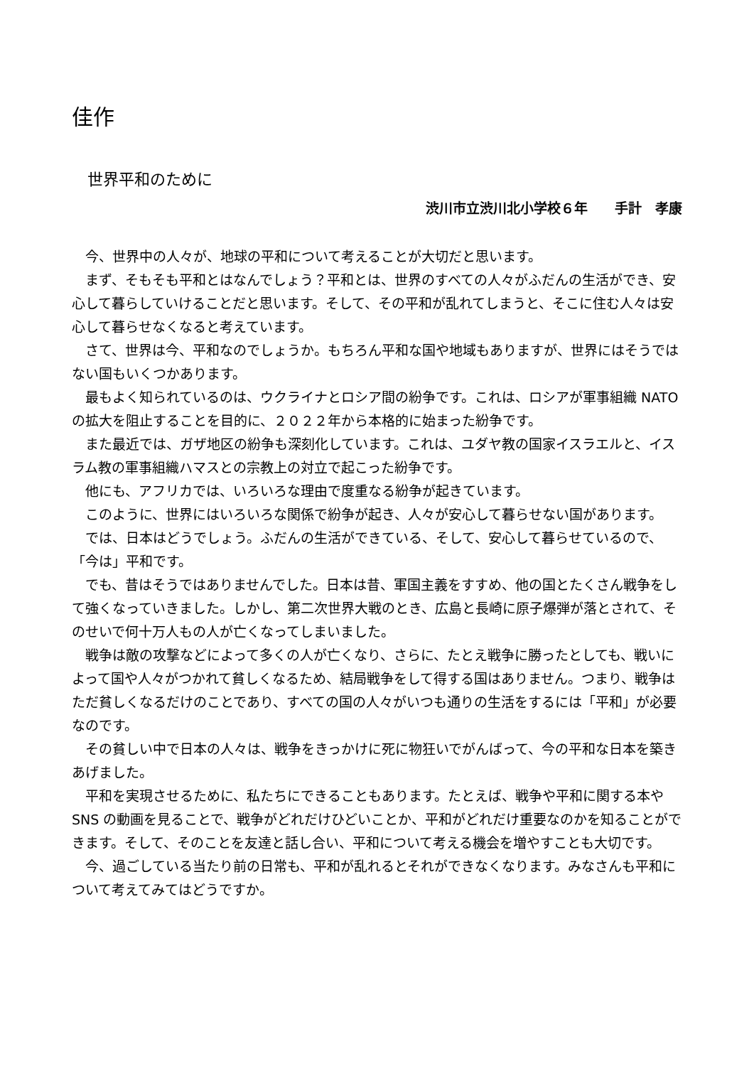佳作
世界平和のために
渋川市立渋川北小学校６年　　手計　孝康
今、世界中の人々が、地球の平和について考えることが大切だと思います。
まず、そもそも平和とはなんでしょう？平和とは、世界のすべての人々がふだんの生活ができ、安心して暮らしていけることだと思います。そして、その平和が乱れてしまうと、そこに住む人々は安心して暮らせなくなると考えています。
さて、世界は今、平和なのでしょうか。もちろん平和な国や地域もありますが、世界にはそうではない国もいくつかあります。
最もよく知られているのは、ウクライナとロシア間の紛争です。これは、ロシアが軍事組織 NATO の拡大を阻止することを目的に、２０２２年から本格的に始まった紛争です。
また最近では、ガザ地区の紛争も深刻化しています。これは、ユダヤ教の国家イスラエルと、イスラム教の軍事組織ハマスとの宗教上の対立で起こった紛争です。
他にも、アフリカでは、いろいろな理由で度重なる紛争が起きています。
このように、世界にはいろいろな関係で紛争が起き、人々が安心して暮らせない国があります。
では、日本はどうでしょう。ふだんの生活ができている、そして、安心して暮らせているので、「今は」平和です。
でも、昔はそうではありませんでした。日本は昔、軍国主義をすすめ、他の国とたくさん戦争をして強くなっていきました。しかし、第二次世界大戦のとき、広島と長崎に原子爆弾が落とされて、そのせいで何十万人もの人が亡くなってしまいました。
戦争は敵の攻撃などによって多くの人が亡くなり、さらに、たとえ戦争に勝ったとしても、戦いによって国や人々がつかれて貧しくなるため、結局戦争をして得する国はありません。つまり、戦争はただ貧しくなるだけのことであり、すべての国の人々がいつも通りの生活をするには「平和」が必要なのです。
その貧しい中で日本の人々は、戦争をきっかけに死に物狂いでがんばって、今の平和な日本を築きあげました。
平和を実現させるために、私たちにできることもあります。たとえば、戦争や平和に関する本や SNS の動画を見ることで、戦争がどれだけひどいことか、平和がどれだけ重要なのかを知ることができます。そして、そのことを友達と話し合い、平和について考える機会を増やすことも大切です。
今、過ごしている当たり前の日常も、平和が乱れるとそれができなくなります。みなさんも平和について考えてみてはどうですか。